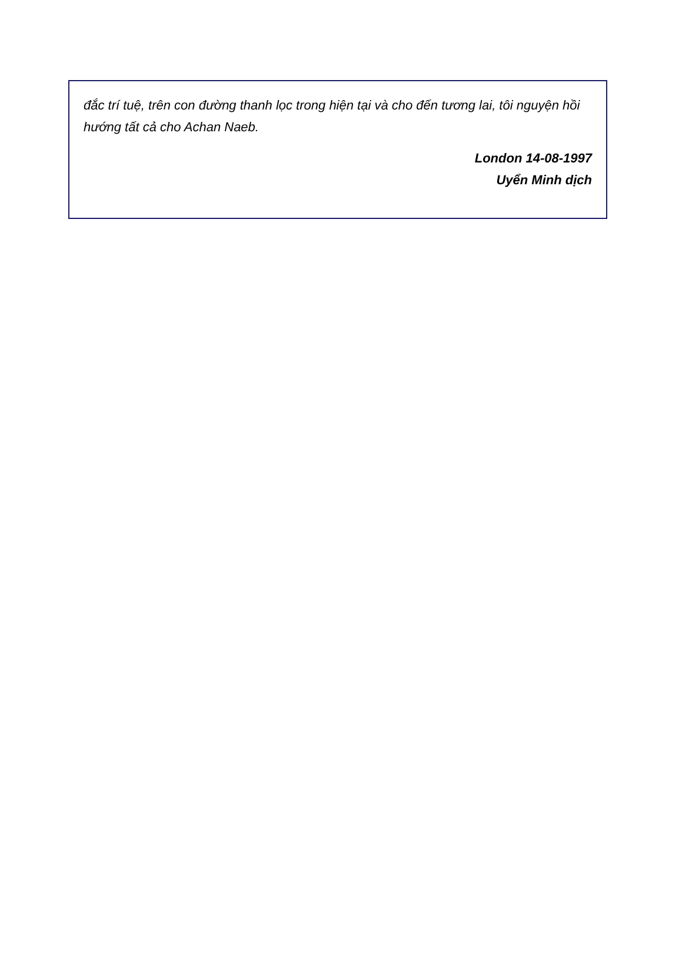đắc trí tuệ, trên con đường thanh lọc trong hiện tại và cho đến tương lai, tôi nguyện hồi hướng tất cả cho Achan Naeb.
London 14-08-1997
Uyển Minh dịch